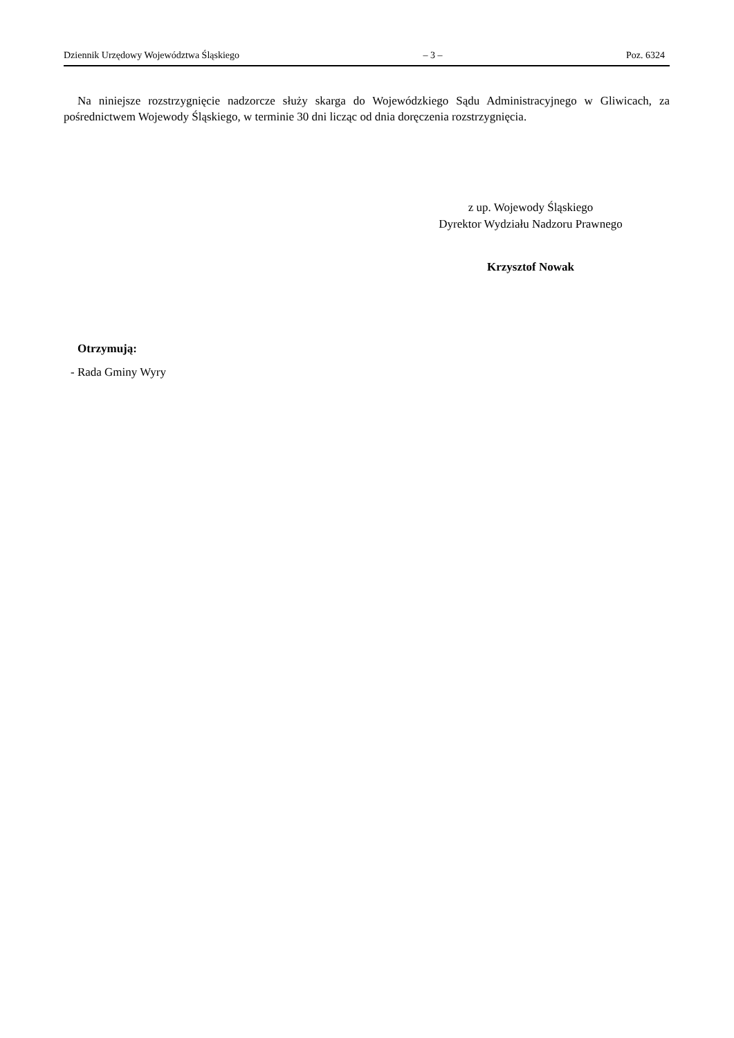Dziennik Urzędowy Województwa Śląskiego – 3 – Poz. 6324
Na niniejsze rozstrzygnięcie nadzorcze służy skarga do Wojewódzkiego Sądu Administracyjnego w Gliwicach, za pośrednictwem Wojewody Śląskiego, w terminie 30 dni licząc od dnia doręczenia rozstrzygnięcia.
z up. Wojewody Śląskiego
Dyrektor Wydziału Nadzoru Prawnego
Krzysztof Nowak
Otrzymują:
- Rada Gminy Wyry